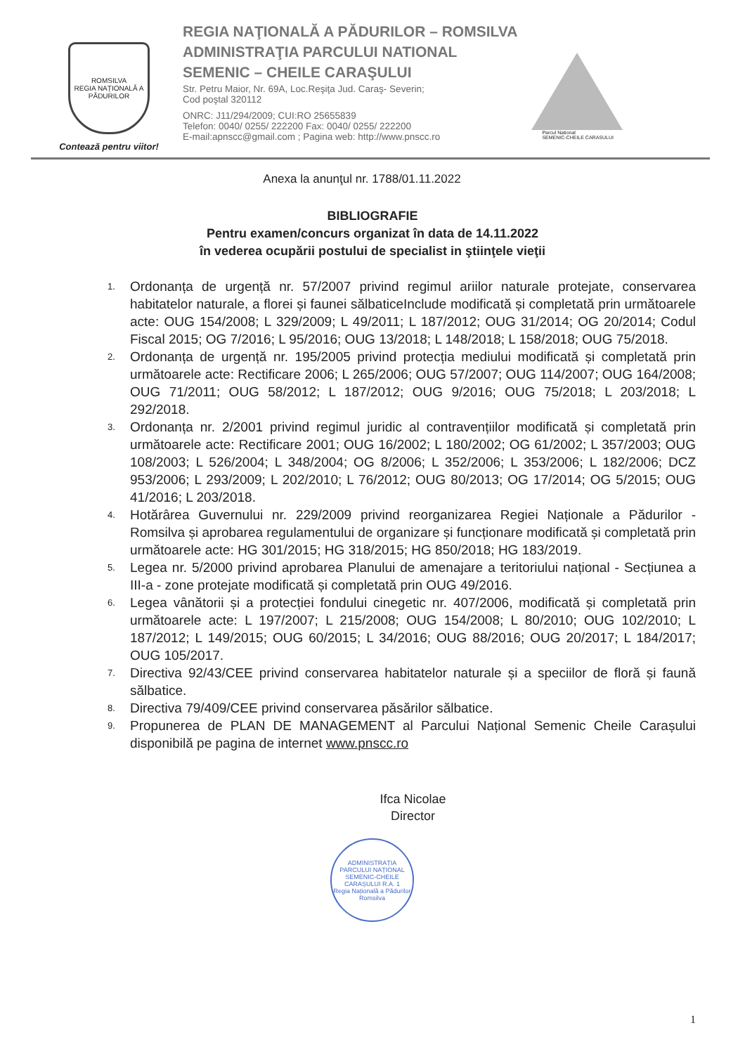ROMSILVA
REGIA NAȚIONALĂ A PĂDURILOR
Contează pentru viitor!
REGIA NAŢIONALĂ A PĂDURILOR – ROMSILVA
ADMINISTRAŢIA PARCULUI NATIONAL
SEMENIC – CHEILE CARAŞULUI
Str. Petru Maior, Nr. 69A, Loc.Reşiţa Jud. Caraş- Severin;
Cod poştal 320112
ONRC: J11/294/2009; CUI:RO 25655839
Telefon: 0040/ 0255/ 222200 Fax: 0040/ 0255/ 222200
E-mail:apnscc@gmail.com ; Pagina web: http://www.pnscc.ro
Parcul National
SEMENIC-CHEILE CARASULUI
Anexa la anunţul nr. 1788/01.11.2022
BIBLIOGRAFIE
Pentru examen/concurs organizat în data de 14.11.2022
în vederea ocupării postului de specialist in ştiinţele vieţii
1. Ordonanța de urgență nr. 57/2007 privind regimul ariilor naturale protejate, conservarea habitatelor naturale, a florei și faunei sălbaticeInclude modificată și completată prin următoarele acte: OUG 154/2008; L 329/2009; L 49/2011; L 187/2012; OUG 31/2014; OG 20/2014; Codul Fiscal 2015; OG 7/2016; L 95/2016; OUG 13/2018; L 148/2018; L 158/2018; OUG 75/2018.
2. Ordonanța de urgență nr. 195/2005 privind protecția mediului modificată și completată prin următoarele acte: Rectificare 2006; L 265/2006; OUG 57/2007; OUG 114/2007; OUG 164/2008; OUG 71/2011; OUG 58/2012; L 187/2012; OUG 9/2016; OUG 75/2018; L 203/2018; L 292/2018.
3. Ordonanța nr. 2/2001 privind regimul juridic al contravențiilor modificată și completată prin următoarele acte: Rectificare 2001; OUG 16/2002; L 180/2002; OG 61/2002; L 357/2003; OUG 108/2003; L 526/2004; L 348/2004; OG 8/2006; L 352/2006; L 353/2006; L 182/2006; DCZ 953/2006; L 293/2009; L 202/2010; L 76/2012; OUG 80/2013; OG 17/2014; OG 5/2015; OUG 41/2016; L 203/2018.
4. Hotărârea Guvernului nr. 229/2009 privind reorganizarea Regiei Naționale a Pădurilor - Romsilva și aprobarea regulamentului de organizare și funcționare modificată și completată prin următoarele acte: HG 301/2015; HG 318/2015; HG 850/2018; HG 183/2019.
5. Legea nr. 5/2000 privind aprobarea Planului de amenajare a teritoriului național - Secțiunea a III-a - zone protejate modificată și completată prin OUG 49/2016.
6. Legea vânătorii și a protecției fondului cinegetic nr. 407/2006, modificată și completată prin următoarele acte: L 197/2007; L 215/2008; OUG 154/2008; L 80/2010; OUG 102/2010; L 187/2012; L 149/2015; OUG 60/2015; L 34/2016; OUG 88/2016; OUG 20/2017; L 184/2017; OUG 105/2017.
7. Directiva 92/43/CEE privind conservarea habitatelor naturale și a speciilor de floră și faună sălbatice.
8. Directiva 79/409/CEE privind conservarea păsărilor sălbatice.
9. Propunerea de PLAN DE MANAGEMENT al Parcului Național Semenic Cheile Carașului disponibilă pe pagina de internet www.pnscc.ro
Ifca Nicolae
Director
ADMINISTRAȚIA PARCULUI NAȚIONAL SEMENIC-CHEILE CARAȘULUI R.A. 1
Regia Națională a Pădurilor Romsilva
1